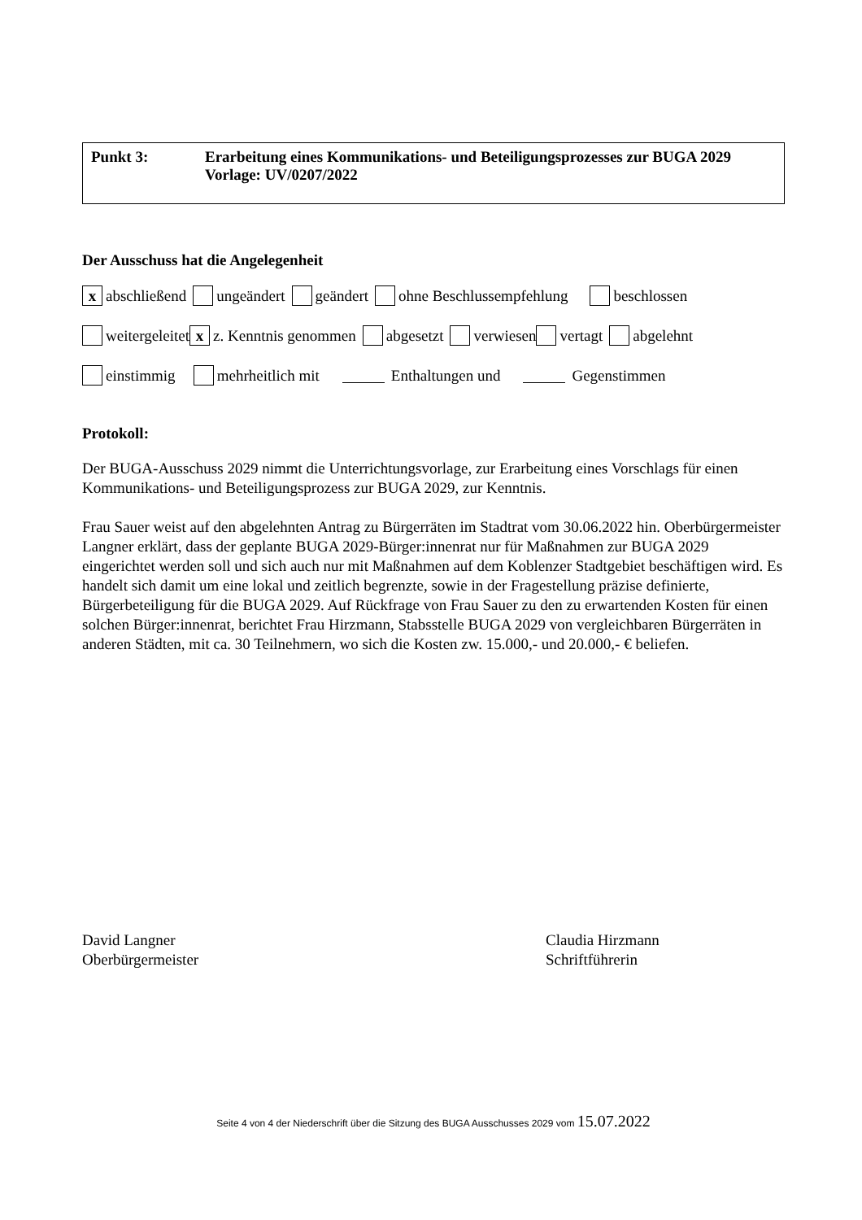Punkt 3: Erarbeitung eines Kommunikations- und Beteiligungsprozesses zur BUGA 2029
Vorlage: UV/0207/2022
Der Ausschuss hat die Angelegenheit
x abschließend ungeändert geändert ohne Beschlussempfehlung beschlossen
weitergeleitet x z. Kenntnis genommen abgesetzt verwiesen vertagt abgelehnt
einstimmig mehrheitlich mit Enthaltungen und Gegenstimmen
Protokoll:
Der BUGA-Ausschuss 2029 nimmt die Unterrichtungsvorlage, zur Erarbeitung eines Vorschlags für einen Kommunikations- und Beteiligungsprozess zur BUGA 2029, zur Kenntnis.
Frau Sauer weist auf den abgelehnten Antrag zu Bürgerräten im Stadtrat vom 30.06.2022 hin. Oberbürgermeister Langner erklärt, dass der geplante BUGA 2029-Bürger:innenrat nur für Maßnahmen zur BUGA 2029 eingerichtet werden soll und sich auch nur mit Maßnahmen auf dem Koblenzer Stadtgebiet beschäftigen wird. Es handelt sich damit um eine lokal und zeitlich begrenzte, sowie in der Fragestellung präzise definierte, Bürgerbeteiligung für die BUGA 2029. Auf Rückfrage von Frau Sauer zu den zu erwartenden Kosten für einen solchen Bürger:innenrat, berichtet Frau Hirzmann, Stabsstelle BUGA 2029 von vergleichbaren Bürgerräten in anderen Städten, mit ca. 30 Teilnehmern, wo sich die Kosten zw. 15.000,- und 20.000,- € beliefen.
David Langner
Oberbürgermeister
Claudia Hirzmann
Schriftführerin
Seite 4 von 4 der Niederschrift über die Sitzung des BUGA Ausschusses 2029 vom 15.07.2022